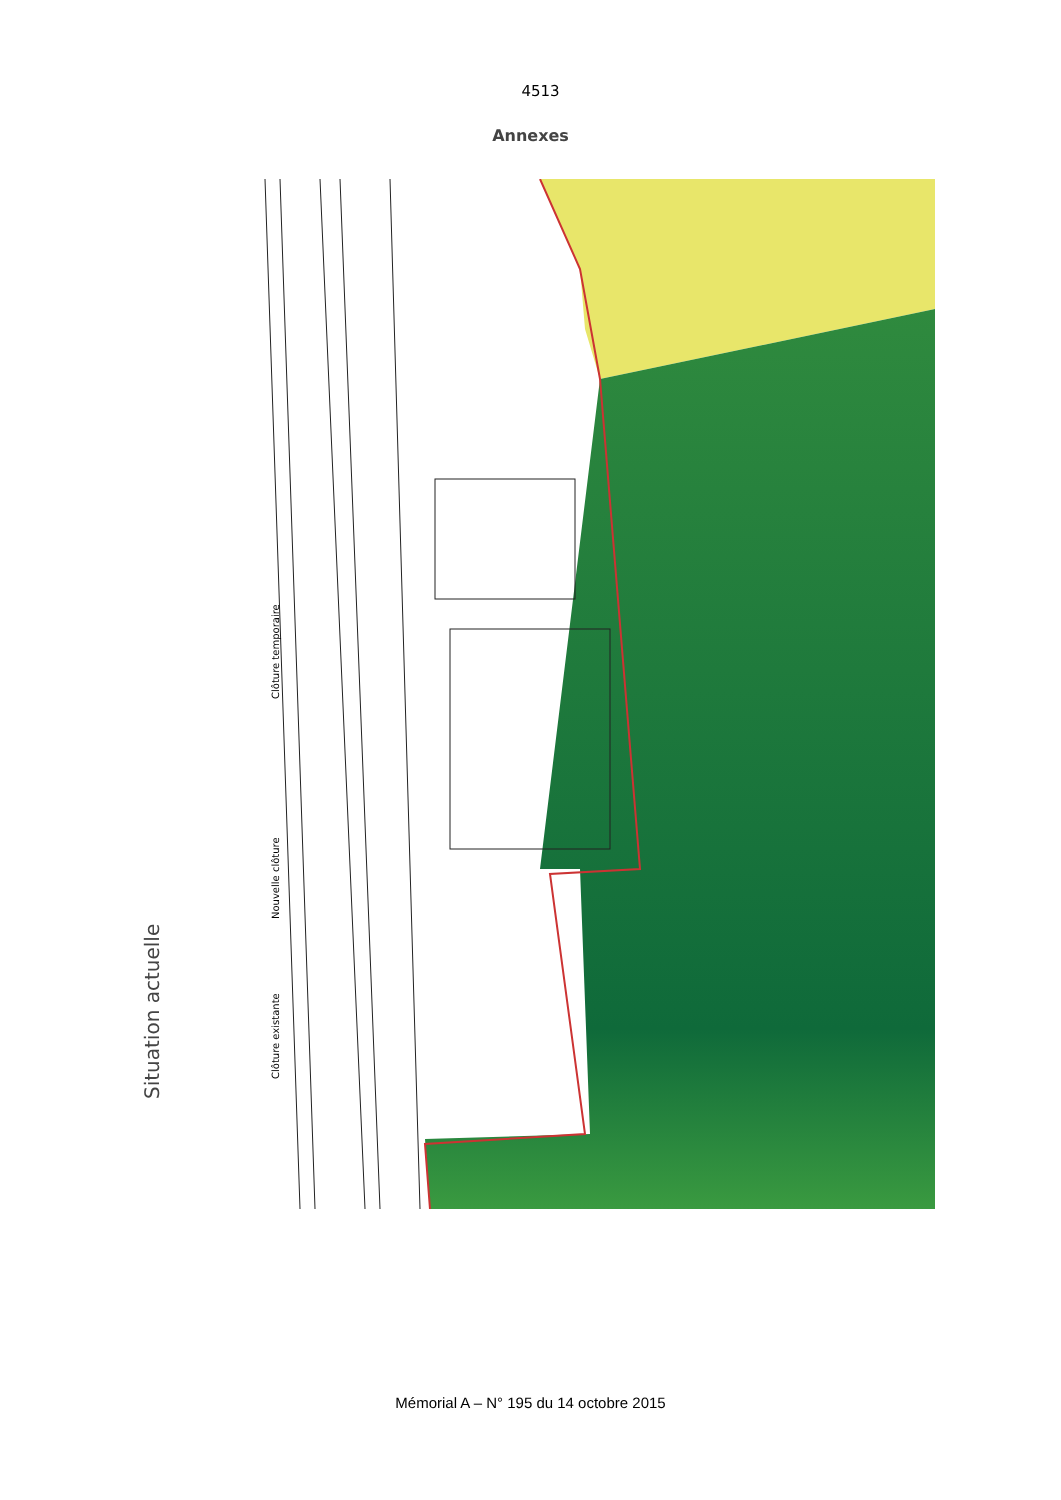4513
Annexes
Situation actuelle
Clôture existante
Nouvelle clôture
Clôture temporaire
Mémorial A – N° 195 du 14 octobre 2015